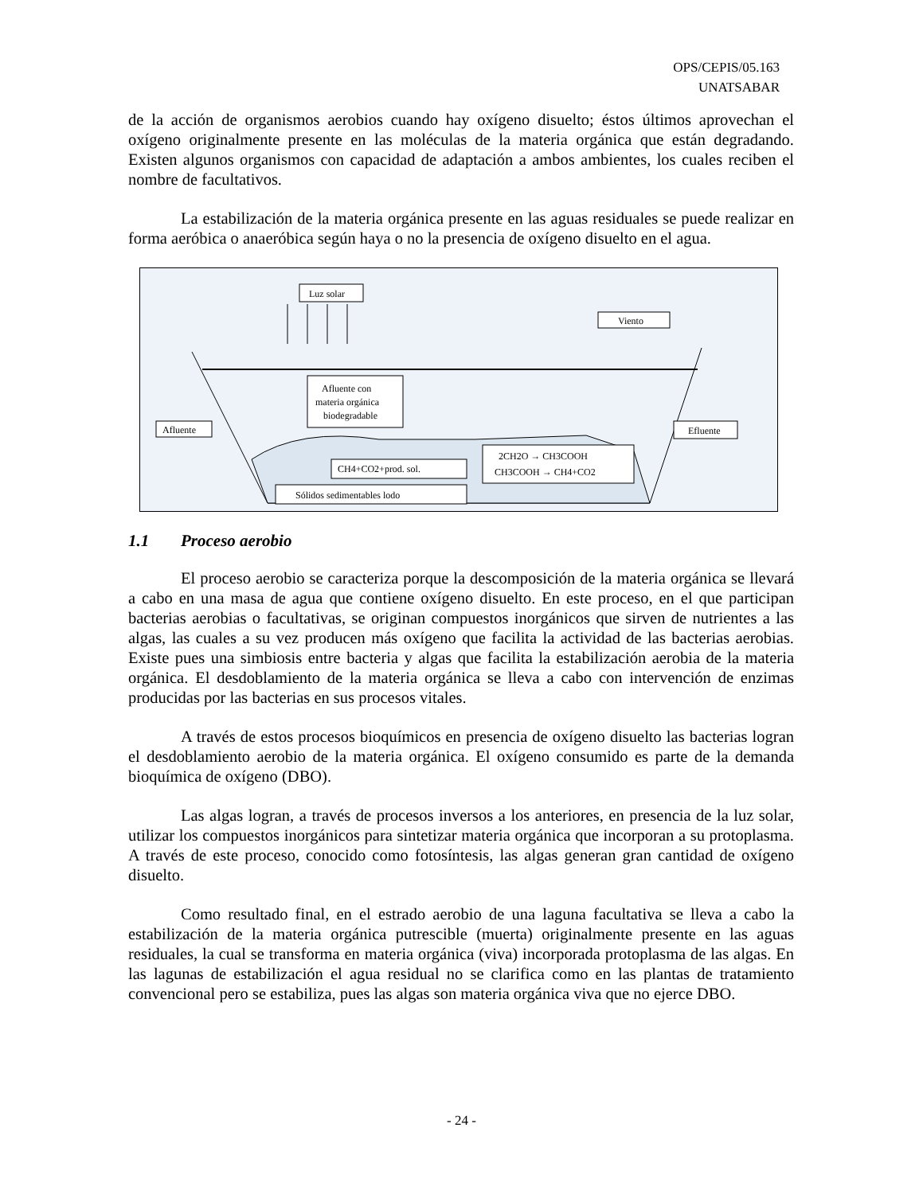OPS/CEPIS/05.163
UNATSABAR
de la acción de organismos aerobios cuando hay oxígeno disuelto; éstos últimos aprovechan el oxígeno originalmente presente en las moléculas de la materia orgánica que están degradando. Existen algunos organismos con capacidad de adaptación a ambos ambientes, los cuales reciben el nombre de facultativos.
La estabilización de la materia orgánica presente en las aguas residuales se puede realizar en forma aeróbica o anaeróbica según haya o no la presencia de oxígeno disuelto en el agua.
Luz solar
Viento
Afluente con
materia orgánica
biodegradable
Afluente
Efluente
CH4+CO2+prod. sol.
2CH2O → CH3COOH
CH3COOH → CH4+CO2
Sólidos sedimentables lodo
1.1 Proceso aerobio
El proceso aerobio se caracteriza porque la descomposición de la materia orgánica se llevará a cabo en una masa de agua que contiene oxígeno disuelto. En este proceso, en el que participan bacterias aerobias o facultativas, se originan compuestos inorgánicos que sirven de nutrientes a las algas, las cuales a su vez producen más oxígeno que facilita la actividad de las bacterias aerobias. Existe pues una simbiosis entre bacteria y algas que facilita la estabilización aerobia de la materia orgánica. El desdoblamiento de la materia orgánica se lleva a cabo con intervención de enzimas producidas por las bacterias en sus procesos vitales.
A través de estos procesos bioquímicos en presencia de oxígeno disuelto las bacterias logran el desdoblamiento aerobio de la materia orgánica. El oxígeno consumido es parte de la demanda bioquímica de oxígeno (DBO).
Las algas logran, a través de procesos inversos a los anteriores, en presencia de la luz solar, utilizar los compuestos inorgánicos para sintetizar materia orgánica que incorporan a su protoplasma. A través de este proceso, conocido como fotosíntesis, las algas generan gran cantidad de oxígeno disuelto.
Como resultado final, en el estrado aerobio de una laguna facultativa se lleva a cabo la estabilización de la materia orgánica putrescible (muerta) originalmente presente en las aguas residuales, la cual se transforma en materia orgánica (viva) incorporada protoplasma de las algas. En las lagunas de estabilización el agua residual no se clarifica como en las plantas de tratamiento convencional pero se estabiliza, pues las algas son materia orgánica viva que no ejerce DBO.
- 24 -